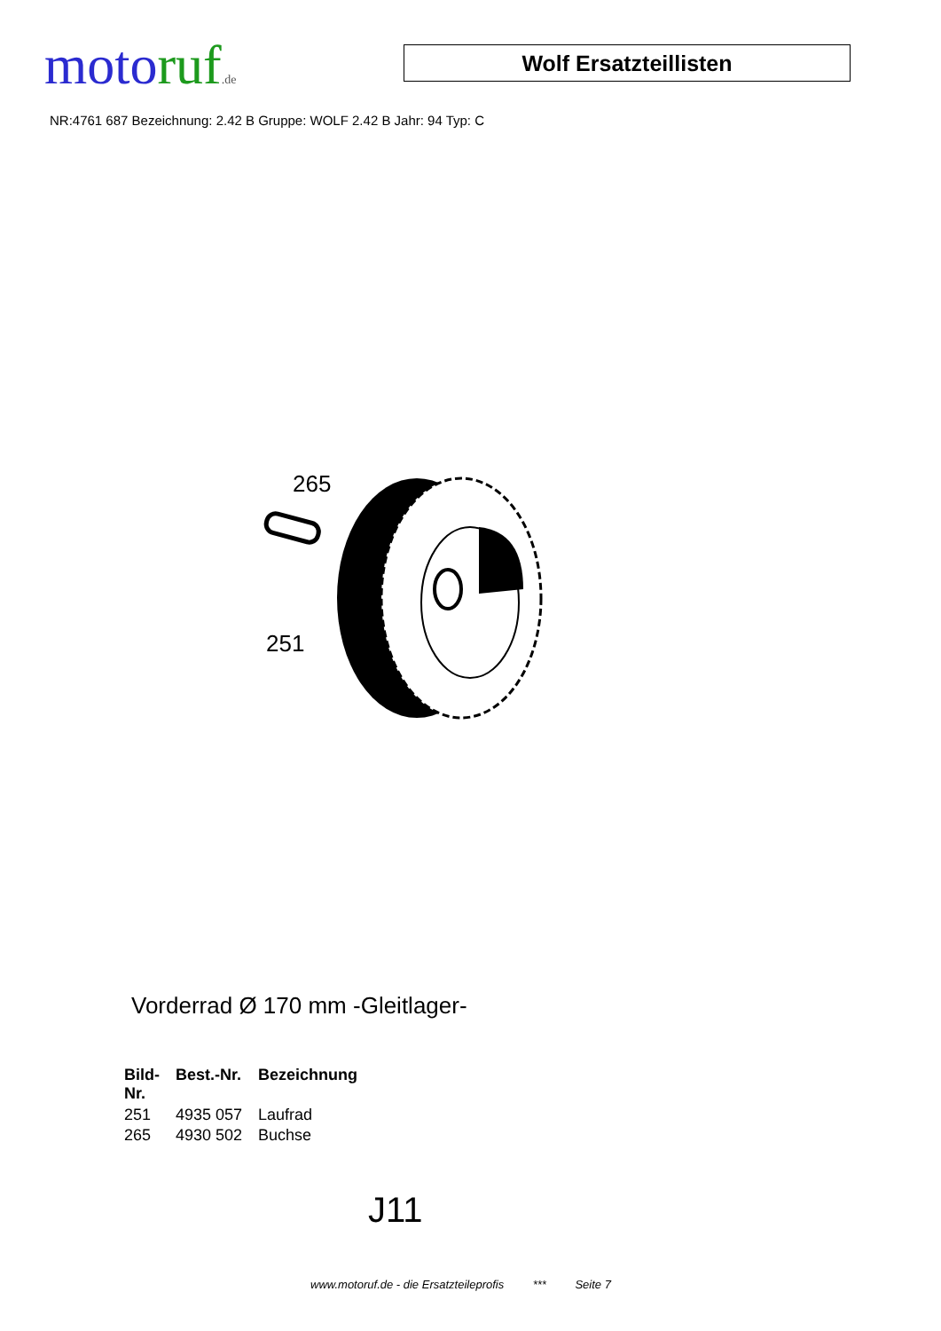moto ruf.de
Wolf Ersatzteillisten
NR:4761 687 Bezeichnung: 2.42 B Gruppe: WOLF 2.42 B Jahr: 94 Typ: C
265
251
Vorderrad Ø 170 mm -Gleitlager-
| Bild- Nr. | Best.-Nr. | Bezeichnung |
| --- | --- | --- |
| 251 | 4935 057 | Laufrad |
| 265 | 4930 502 | Buchse |
J11
www.motoruf.de - die Ersatzteileprofis *** Seite 7